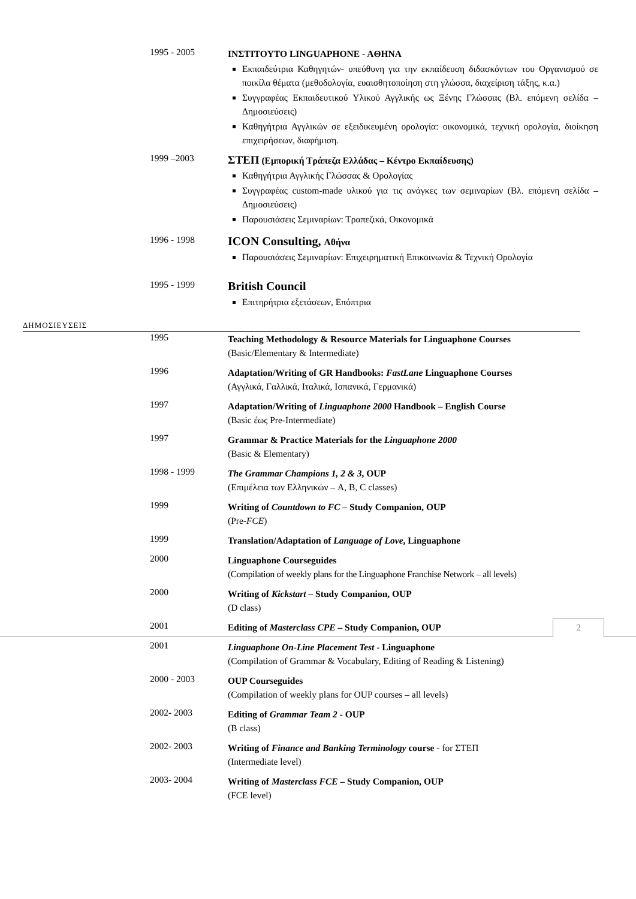1995 - 2005
INΣTITOYTO LINGUAPHONE - AΘHNA
Εκπαιδεύτρια Καθηγητών- υπεύθυνη για την εκπαίδευση διδασκόντων του Οργανισμού σε ποικίλα θέματα (μεθοδολογία, ευαισθητοποίηση στη γλώσσα, διαχείριση τάξης, κ.α.)
Συγγραφέας Εκπαιδευτικού Υλικού Αγγλικής ως Ξένης Γλώσσας (Βλ. επόμενη σελίδα – Δημοσιεύσεις)
Καθηγήτρια Αγγλικών σε εξειδικευμένη ορολογία: οικονομικά, τεχνική ορολογία, διοίκηση επιχειρήσεων, διαφήμιση.
1999 –2003
ΣΤΕΠ (Εμπορική Τράπεζα Ελλάδας – Κέντρο Εκπαίδευσης)
Καθηγήτρια Αγγλικής Γλώσσας & Ορολογίας
Συγγραφέας custom-made υλικού για τις ανάγκες των σεμιναρίων (Βλ. επόμενη σελίδα – Δημοσιεύσεις)
Παρουσιάσεις Σεμιναρίων: Τραπεζικά, Οικονομικά
1996 - 1998
ICON Consulting, Αθήνα
Παρουσιάσεις Σεμιναρίων: Επιχειρηματική Επικοινωνία & Τεχνική Ορολογία
1995 - 1999
British Council
Επιτηρήτρια εξετάσεων, Επόπτρια
ΔΗΜΟΣΙΕΥΣΕΙΣ
1995
Teaching Methodology & Resource Materials for Linguaphone Courses
(Basic/Elementary & Intermediate)
1996
Adaptation/Writing of GR Handbooks: FastLane Linguaphone Courses
(Αγγλικά, Γαλλικά, Ιταλικά, Ισπανικά, Γερμανικά)
1997
Adaptation/Writing of Linguaphone 2000 Handbook – English Course
(Basic έως Pre-Intermediate)
1997
Grammar & Practice Materials for the Linguaphone 2000
(Basic & Elementary)
1998 - 1999
The Grammar Champions 1, 2 & 3, OUP
(Επιμέλεια των Ελληνικών – A, B, C classes)
1999
Writing of Countdown to FC – Study Companion, OUP
(Pre-FCE)
1999
Translation/Adaptation of Language of Love, Linguaphone
2000
Linguaphone Courseguides
(Compilation of weekly plans for the Linguaphone Franchise Network – all levels)
2000
Writing of Kickstart – Study Companion, OUP
(D class)
2001
Editing of Masterclass CPE – Study Companion, OUP
2001
Linguaphone On-Line Placement Test - Linguaphone
(Compilation of Grammar & Vocabulary, Editing of Reading & Listening)
2000 - 2003
OUP Courseguides
(Compilation of weekly plans for OUP courses – all levels)
2002- 2003
Editing of Grammar Team 2 - OUP
(B class)
2002- 2003
Writing of Finance and Banking Terminology course - for ΣΤΕΠ
(Intermediate level)
2003- 2004
Writing of Masterclass FCE – Study Companion, OUP
(FCE level)
2